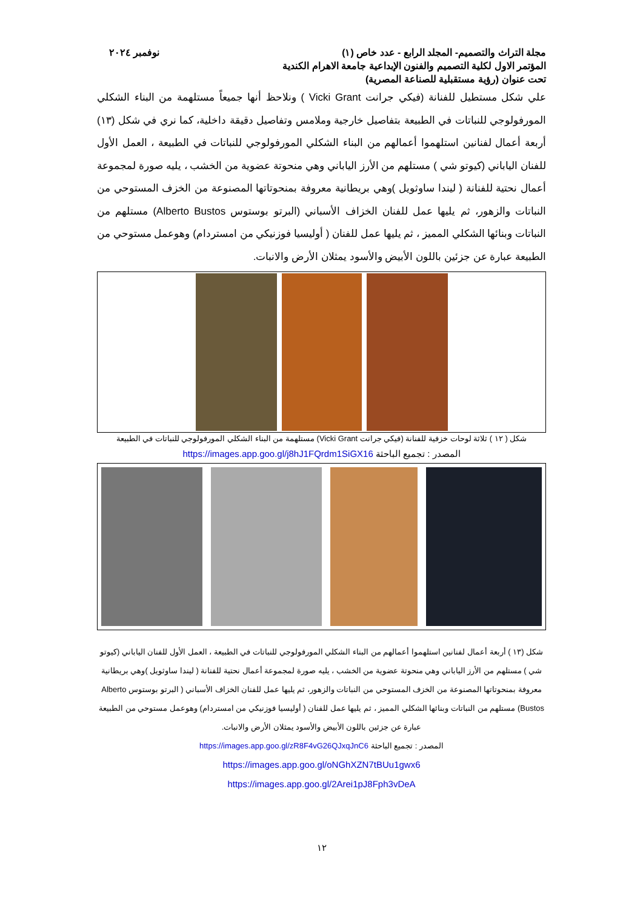مجلة التراث والتصميم- المجلد الرابع - عدد خاص (١)
المؤتمر الاول لكلية التصميم والفنون الإبداعية جامعة الاهرام الكندية
تحت عنوان (رؤية مستقبلية للصناعة المصرية)
نوفمبر ٢٠٢٤
علي شكل مستطيل للفنانة (فيكي جرانت Vicki Grant ) ونلاحظ أنها جميعاً مستلهمة من البناء الشكلي المورفولوجي للنباتات في الطبيعة بتفاصيل خارجية وملامس وتفاصيل دقيقة داخلية، كما نري في شكل (١٣) أربعة أعمال لفنانين استلهموا أعمالهم من البناء الشكلي المورفولوجي للنباتات في الطبيعة ، العمل الأول للفنان الياباني (كيوتو شي ) مستلهم من الأرز الياباني وهي منحوتة عضوية من الخشب ، يليه صورة لمجموعة أعمال نحتية للفنانة ( ليندا ساوثويل )وهي بريطانية معروفة بمنحوتاتها المصنوعة من الخزف المستوحي من النباتات والزهور، ثم يليها عمل للفنان الخزاف الأسباني (البرتو بوستوس Alberto Bustos) مستلهم من النباتات وبنائها الشكلي المميز ، ثم يليها عمل للفنان ( أوليسيا فوزنيكي من امستردام) وهوعمل مستوحي من الطبيعة عبارة عن جزئين باللون الأبيض والأسود يمثلان الأرض والانبات.
شكل ( ١٢ ) ثلاثة لوحات خزفية للفنانة (فيكي جرانت Vicki Grant) مستلهمة من البناء الشكلي المورفولوجي للنباتات في الطبيعة
المصدر : تجميع الباحثة https://images.app.goo.gl/j8hJ1FQrdm1SiGX16
شكل (١٣ ) أربعة أعمال لفنانين استلهموا أعمالهم من البناء الشكلي المورفولوجي للنباتات في الطبيعة ، العمل الأول للفنان الياباني (كيوتو شي ) مستلهم من الأرز الياباني وهي منحوتة عضوية من الخشب ، يليه صورة لمجموعة أعمال نحتية للفنانة ( ليندا ساوثويل )وهي بريطانية معروفة بمنحوتاتها المصنوعة من الخزف المستوحي من النباتات والزهور، ثم يليها عمل للفنان الخزاف الأسباني ( البرتو بوستوس Alberto Bustos) مستلهم من النباتات وبنائها الشكلي المميز ، ثم يليها عمل للفنان ( أوليسيا فوزنيكي من امستردام) وهوعمل مستوحي من الطبيعة عبارة عن جزئين باللون الأبيض والأسود يمثلان الأرض والانبات.
المصدر : تجميع الباحثة https://images.app.goo.gl/zR8F4vG26QJxqJnC6
https://images.app.goo.gl/oNGhXZN7tBUu1gwx6
https://images.app.goo.gl/2Arei1pJ8Fph3vDeA
١٢